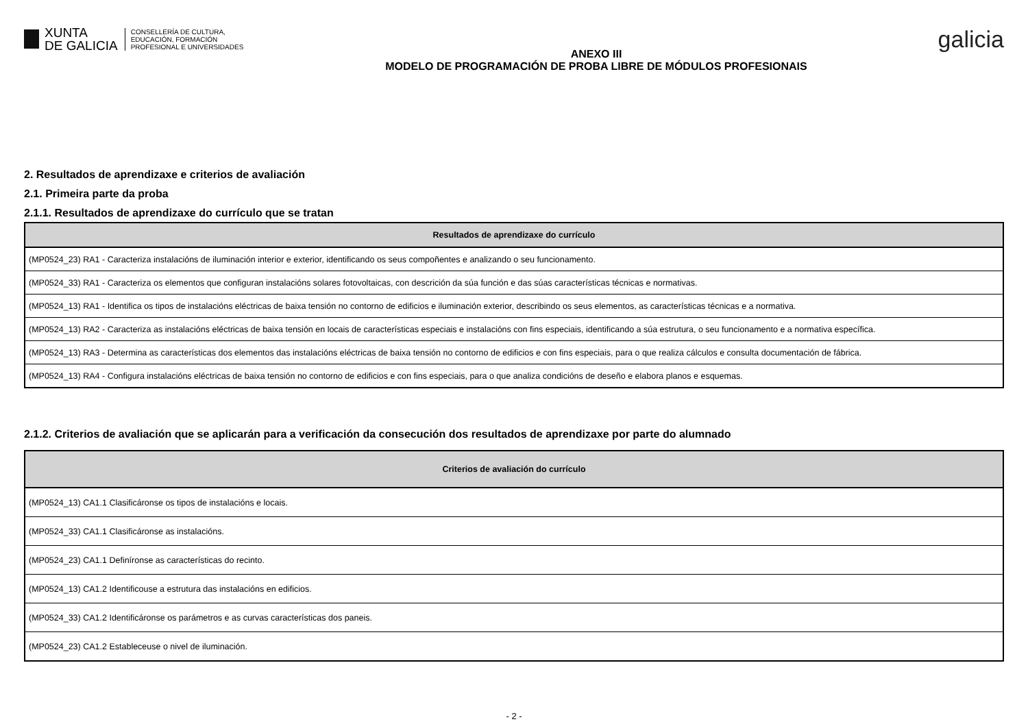XUNTA
DE GALICIA
CONSELLERÍA DE CULTURA,
EDUCACIÓN, FORMACIÓN
PROFESIONAL E UNIVERSIDADES
ANEXO III
MODELO DE PROGRAMACIÓN DE PROBA LIBRE DE MÓDULOS PROFESIONAIS
galicia
2. Resultados de aprendizaxe e criterios de avaliación
2.1. Primeira parte da proba
2.1.1. Resultados de aprendizaxe do currículo que se tratan
| Resultados de aprendizaxe do currículo |
| --- |
| (MP0524_23) RA1 - Caracteriza instalacións de iluminación interior e exterior, identificando os seus compoñentes e analizando o seu funcionamento. |
| (MP0524_33) RA1 - Caracteriza os elementos que configuran instalacións solares fotovoltaicas, con descrición da súa función e das súas características técnicas e normativas. |
| (MP0524_13) RA1 - Identifica os tipos de instalacións eléctricas de baixa tensión no contorno de edificios e iluminación exterior, describindo os seus elementos, as características técnicas e a normativa. |
| (MP0524_13) RA2 - Caracteriza as instalacións eléctricas de baixa tensión en locais de características especiais e instalacións con fins especiais, identificando a súa estrutura, o seu funcionamento e a normativa específica. |
| (MP0524_13) RA3 - Determina as características dos elementos das instalacións eléctricas de baixa tensión no contorno de edificios e con fins especiais, para o que realiza cálculos e consulta documentación de fábrica. |
| (MP0524_13) RA4 - Configura instalacións eléctricas de baixa tensión no contorno de edificios e con fins especiais, para o que analiza condicións de deseño e elabora planos e esquemas. |
2.1.2. Criterios de avaliación que se aplicarán para a verificación da consecución dos resultados de aprendizaxe por parte do alumnado
| Criterios de avaliación do currículo |
| --- |
| (MP0524_13) CA1.1 Clasificáronse os tipos de instalacións e locais. |
| (MP0524_33) CA1.1 Clasificáronse as instalacións. |
| (MP0524_23) CA1.1 Definíronse as características do recinto. |
| (MP0524_13) CA1.2 Identificouse a estrutura das instalacións en edificios. |
| (MP0524_33) CA1.2 Identificáronse os parámetros e as curvas características dos paneis. |
| (MP0524_23) CA1.2 Estableceuse o nivel de iluminación. |
- 2 -